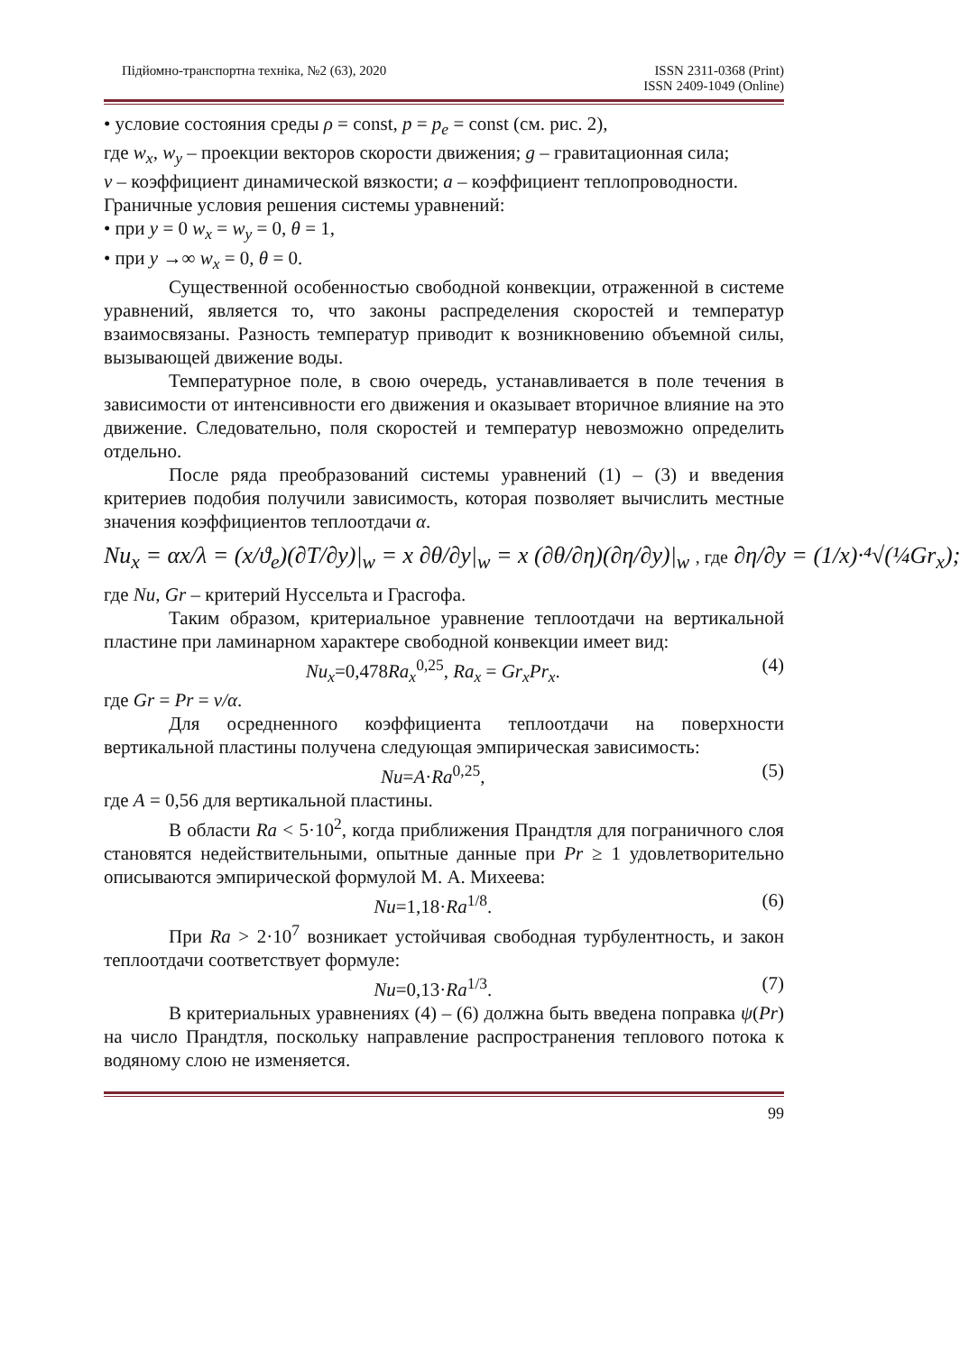Підйомно-транспортна техніка, №2 (63), 2020 ISSN 2311-0368 (Print)
ISSN 2409-1049 (Online)
• условие состояния среды ρ = const, p = p<sub>e</sub> = const (см. рис. 2),
где w<sub>x</sub>, w<sub>y</sub> – проекции векторов скорости движения; g – гравитационная сила;
v – коэффициент динамической вязкости; a – коэффициент теплопроводности.
Граничные условия решения системы уравнений:
• при y = 0 w<sub>x</sub> = w<sub>y</sub> = 0, θ = 1,
• при y →∞ w<sub>x</sub> = 0, θ = 0.
Существенной особенностью свободной конвекции, отраженной в системе уравнений, является то, что законы распределения скоростей и температур взаимосвязаны. Разность температур приводит к возникновению объемной силы, вызывающей движение воды.
Температурное поле, в свою очередь, устанавливается в поле течения в зависимости от интенсивности его движения и оказывает вторичное влияние на это движение. Следовательно, поля скоростей и температур невозможно определить отдельно.
После ряда преобразований системы уравнений (1) – (3) и введения критериев подобия получили зависимость, которая позволяет вычислить местные значения коэффициентов теплоотдачи α.
Nu<sub>x</sub> = αx/λ = (x/ϑ<sub>e</sub>)(∂T/∂y)|<sub>w</sub> = x ∂θ/∂y|<sub>w</sub> = x (∂θ/∂η)(∂η/∂y)|<sub>w</sub> , где ∂η/∂y = (1/x)·⁴√(¼Gr<sub>x</sub>);
где Nu, Gr – критерий Нуссельта и Грасгофа.
Таким образом, критериальное уравнение теплоотдачи на вертикальной пластине при ламинарном характере свободной конвекции имеет вид:
Nu<sub>x</sub>=0,478Ra<sub>x</sub><sup>0,25</sup>, Ra<sub>x</sub> = Gr<sub>x</sub>Pr<sub>x</sub>. (4)
где Gr = Pr = v/α.
Для осредненного коэффициента теплоотдачи на поверхности вертикальной пластины получена следующая эмпирическая зависимость:
Nu=A·Ra<sup>0,25</sup>, (5)
где A = 0,56 для вертикальной пластины.
В области Ra < 5·10<sup>2</sup>, когда приближения Прандтля для пограничного слоя становятся недействительными, опытные данные при Pr ≥ 1 удовлетворительно описываются эмпирической формулой М. А. Михеева:
Nu=1,18·Ra<sup>1/8</sup>. (6)
При Ra > 2·10<sup>7</sup> возникает устойчивая свободная турбулентность, и закон теплоотдачи соответствует формуле:
Nu=0,13·Ra<sup>1/3</sup>. (7)
В критериальных уравнениях (4) – (6) должна быть введена поправка ψ(Pr) на число Прандтля, поскольку направление распространения теплового потока к водяному слою не изменяется.
99